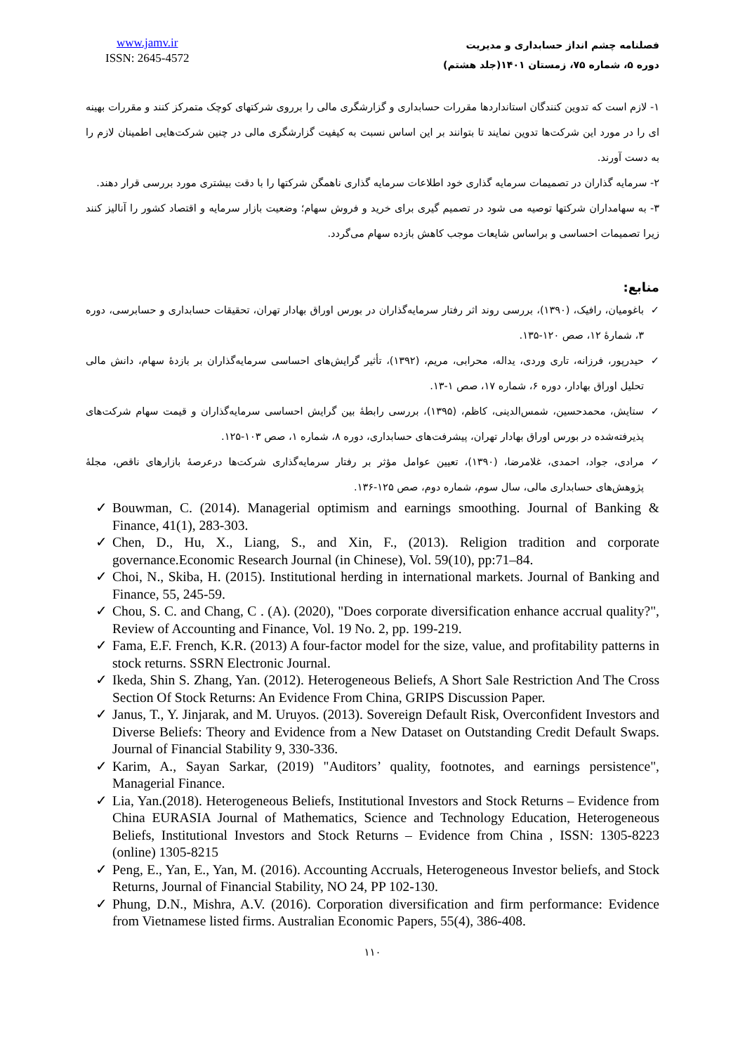www.jamv.ir
ISSN: 2645-4572
فصلنامه چشم انداز حسابداری و مدیریت
دوره ۵، شماره ۷۵، زمستان ۱۴۰۱(جلد هشتم)
۱- لازم است که تدوین کنندگان استانداردها مقررات حسابداری و گزارشگری مالی را برروی شرکتهای کوچک متمرکز کنند و مقررات بهینه ای را در مورد این شرکت‌ها تدوین نمایند تا بتوانند بر این اساس نسبت به کیفیت گزارشگری مالی در چنین شرکت‌هایی اطمینان لازم را به دست آورند.
۲- سرمایه گذاران در تصمیمات سرمایه گذاری خود اطلاعات سرمایه گذاری ناهمگن شرکتها را با دقت بیشتری مورد بررسی قرار دهند.
۳- به سهامداران شرکتها توصیه می شود در تصمیم گیری برای خرید و فروش سهام؛ وضعیت بازار سرمایه و اقتصاد کشور را آنالیز کنند زیرا تصمیمات احساسی و براساس شایعات موجب کاهش بازده سهام می‌گردد.
منابع:
✓ باغومیان، رافیک، (۱۳۹۰)، بررسی روند اثر رفتار سرمایه‌گذاران در بورس اوراق بهادار تهران، تحقیقات حسابداری و حسابرسی، دوره ۳، شمارهٔ ۱۲، صص ۱۲۰-۱۳۵.
✓ حیدرپور، فرزانه، تاری وردی، یداله، محرابی، مریم، (۱۳۹۲)، تأثیر گرایش‌های احساسی سرمایه‌گذاران بر بازدهٔ سهام، دانش مالی تحلیل اوراق بهادار، دوره ۶، شماره ۱۷، صص ۱-۱۳.
✓ ستایش، محمدحسین، شمس‌الدینی، کاظم، (۱۳۹۵)، بررسی رابطهٔ بین گرایش احساسی سرمایه‌گذاران و قیمت سهام شرکت‌های پذیرفته‌شده در بورس اوراق بهادار تهران، پیشرفت‌های حسابداری، دوره ۸، شماره ۱، صص ۱۰۳-۱۲۵.
✓ مرادی، جواد، احمدی، غلامرضا، (۱۳۹۰)، تعیین عوامل مؤثر بر رفتار سرمایه‌گذاری شرکت‌ها درعرصهٔ بازارهای ناقص، مجلهٔ پژوهش‌های حسابداری مالی، سال سوم، شماره دوم، صص ۱۲۵-۱۳۶.
✓ Bouwman, C. (2014). Managerial optimism and earnings smoothing. Journal of Banking & Finance, 41(1), 283-303.
✓ Chen, D., Hu, X., Liang, S., and Xin, F., (2013). Religion tradition and corporate governance.Economic Research Journal (in Chinese), Vol. 59(10), pp:71–84.
✓ Choi, N., Skiba, H. (2015). Institutional herding in international markets. Journal of Banking and Finance, 55, 245-59.
✓ Chou, S. C. and Chang, C . (A). (2020), "Does corporate diversification enhance accrual quality?", Review of Accounting and Finance, Vol. 19 No. 2, pp. 199-219.
✓ Fama, E.F. French, K.R. (2013) A four-factor model for the size, value, and profitability patterns in stock returns. SSRN Electronic Journal.
✓ Ikeda, Shin S. Zhang, Yan. (2012). Heterogeneous Beliefs, A Short Sale Restriction And The Cross Section Of Stock Returns: An Evidence From China, GRIPS Discussion Paper.
✓ Janus, T., Y. Jinjarak, and M. Uruyos. (2013). Sovereign Default Risk, Overconfident Investors and Diverse Beliefs: Theory and Evidence from a New Dataset on Outstanding Credit Default Swaps. Journal of Financial Stability 9, 330-336.
✓ Karim, A., Sayan Sarkar, (2019) "Auditors’ quality, footnotes, and earnings persistence", Managerial Finance.
✓ Lia, Yan.(2018). Heterogeneous Beliefs, Institutional Investors and Stock Returns – Evidence from China EURASIA Journal of Mathematics, Science and Technology Education, Heterogeneous Beliefs, Institutional Investors and Stock Returns – Evidence from China , ISSN: 1305-8223 (online) 1305-8215
✓ Peng, E., Yan, E., Yan, M. (2016). Accounting Accruals, Heterogeneous Investor beliefs, and Stock Returns, Journal of Financial Stability, NO 24, PP 102-130.
✓ Phung, D.N., Mishra, A.V. (2016). Corporation diversification and firm performance: Evidence from Vietnamese listed firms. Australian Economic Papers, 55(4), 386-408.
۱۱۰